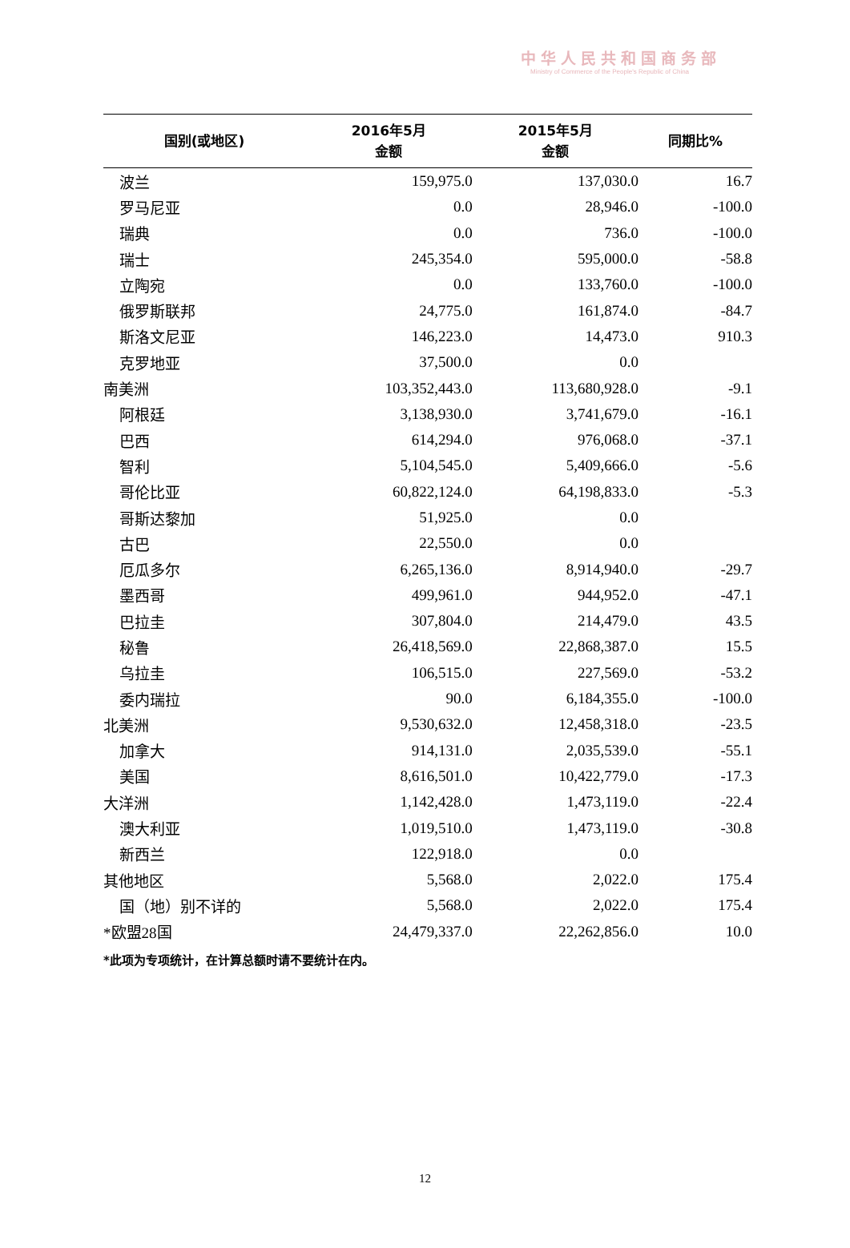中华人民共和国商务部
Ministry of Commerce of the People's Republic of China
| 国别(或地区) | 2016年5月 金额 | 2015年5月 金额 | 同期比% |
| --- | --- | --- | --- |
| 波兰 | 159,975.0 | 137,030.0 | 16.7 |
| 罗马尼亚 | 0.0 | 28,946.0 | -100.0 |
| 瑞典 | 0.0 | 736.0 | -100.0 |
| 瑞士 | 245,354.0 | 595,000.0 | -58.8 |
| 立陶宛 | 0.0 | 133,760.0 | -100.0 |
| 俄罗斯联邦 | 24,775.0 | 161,874.0 | -84.7 |
| 斯洛文尼亚 | 146,223.0 | 14,473.0 | 910.3 |
| 克罗地亚 | 37,500.0 | 0.0 | |
| 南美洲 | 103,352,443.0 | 113,680,928.0 | -9.1 |
| 阿根廷 | 3,138,930.0 | 3,741,679.0 | -16.1 |
| 巴西 | 614,294.0 | 976,068.0 | -37.1 |
| 智利 | 5,104,545.0 | 5,409,666.0 | -5.6 |
| 哥伦比亚 | 60,822,124.0 | 64,198,833.0 | -5.3 |
| 哥斯达黎加 | 51,925.0 | 0.0 | |
| 古巴 | 22,550.0 | 0.0 | |
| 厄瓜多尔 | 6,265,136.0 | 8,914,940.0 | -29.7 |
| 墨西哥 | 499,961.0 | 944,952.0 | -47.1 |
| 巴拉圭 | 307,804.0 | 214,479.0 | 43.5 |
| 秘鲁 | 26,418,569.0 | 22,868,387.0 | 15.5 |
| 乌拉圭 | 106,515.0 | 227,569.0 | -53.2 |
| 委内瑞拉 | 90.0 | 6,184,355.0 | -100.0 |
| 北美洲 | 9,530,632.0 | 12,458,318.0 | -23.5 |
| 加拿大 | 914,131.0 | 2,035,539.0 | -55.1 |
| 美国 | 8,616,501.0 | 10,422,779.0 | -17.3 |
| 大洋洲 | 1,142,428.0 | 1,473,119.0 | -22.4 |
| 澳大利亚 | 1,019,510.0 | 1,473,119.0 | -30.8 |
| 新西兰 | 122,918.0 | 0.0 | |
| 其他地区 | 5,568.0 | 2,022.0 | 175.4 |
| 国（地）别不详的 | 5,568.0 | 2,022.0 | 175.4 |
| *欧盟28国 | 24,479,337.0 | 22,262,856.0 | 10.0 |
*此项为专项统计，在计算总额时请不要统计在内。
12